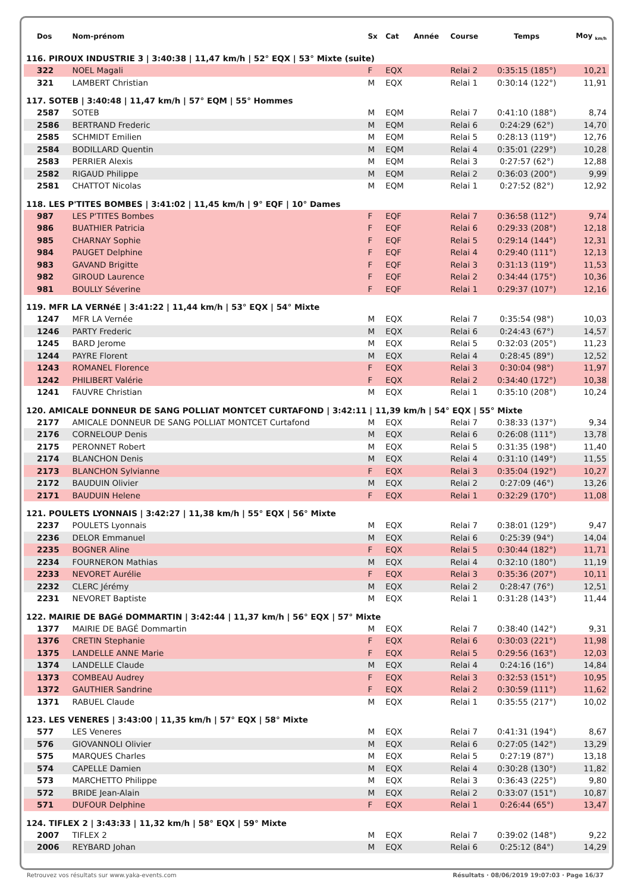| Dos | Nom-prénom | Sx | Cat | Année | Course | Temps | Moy <sub>km/h</sub> |
| --- | --- | --- | --- | --- | --- | --- | --- |
| 116. PIROUX INDUSTRIE 3 / 3:40:38 / 11,47 km/h / 52° EQX / 53° Mixte (suite) | | | | | | | |
| 322 | NOEL Magali | F | EQX | | Relai 2 | 0:35:15 (185°) | 10,21 |
| 321 | LAMBERT Christian | M | EQX | | Relai 1 | 0:30:14 (122°) | 11,91 |
| 117. SOTEB / 3:40:48 / 11,47 km/h / 57° EQM / 55° Hommes | | | | | | | |
| 2587 | SOTEB | M | EQM | | Relai 7 | 0:41:10 (188°) | 8,74 |
| 2586 | BERTRAND Frederic | M | EQM | | Relai 6 | 0:24:29 (62°) | 14,70 |
| 2585 | SCHMIDT Emilien | M | EQM | | Relai 5 | 0:28:13 (119°) | 12,76 |
| 2584 | BODILLARD Quentin | M | EQM | | Relai 4 | 0:35:01 (229°) | 10,28 |
| 2583 | PERRIER Alexis | M | EQM | | Relai 3 | 0:27:57 (62°) | 12,88 |
| 2582 | RIGAUD Philippe | M | EQM | | Relai 2 | 0:36:03 (200°) | 9,99 |
| 2581 | CHATTOT Nicolas | M | EQM | | Relai 1 | 0:27:52 (82°) | 12,92 |
| 118. LES P'TITES BOMBES / 3:41:02 / 11,45 km/h / 9° EQF / 10° Dames | | | | | | | |
| 987 | LES P'TITES Bombes | F | EQF | | Relai 7 | 0:36:58 (112°) | 9,74 |
| 986 | BUATHIER Patricia | F | EQF | | Relai 6 | 0:29:33 (208°) | 12,18 |
| 985 | CHARNAY Sophie | F | EQF | | Relai 5 | 0:29:14 (144°) | 12,31 |
| 984 | PAUGET Delphine | F | EQF | | Relai 4 | 0:29:40 (111°) | 12,13 |
| 983 | GAVAND Brigitte | F | EQF | | Relai 3 | 0:31:13 (119°) | 11,53 |
| 982 | GIROUD Laurence | F | EQF | | Relai 2 | 0:34:44 (175°) | 10,36 |
| 981 | BOULLY Séverine | F | EQF | | Relai 1 | 0:29:37 (107°) | 12,16 |
| 119. MFR LA VERNéE / 3:41:22 / 11,44 km/h / 53° EQX / 54° Mixte | | | | | | | |
| 1247 | MFR LA Vernée | M | EQX | | Relai 7 | 0:35:54 (98°) | 10,03 |
| 1246 | PARTY Frederic | M | EQX | | Relai 6 | 0:24:43 (67°) | 14,57 |
| 1245 | BARD Jerome | M | EQX | | Relai 5 | 0:32:03 (205°) | 11,23 |
| 1244 | PAYRE Florent | M | EQX | | Relai 4 | 0:28:45 (89°) | 12,52 |
| 1243 | ROMANEL Florence | F | EQX | | Relai 3 | 0:30:04 (98°) | 11,97 |
| 1242 | PHILIBERT Valérie | F | EQX | | Relai 2 | 0:34:40 (172°) | 10,38 |
| 1241 | FAUVRE Christian | M | EQX | | Relai 1 | 0:35:10 (208°) | 10,24 |
| 120. AMICALE DONNEUR DE SANG POLLIAT MONTCET CURTAFOND / 3:42:11 / 11,39 km/h / 54° EQX / 55° Mixte | | | | | | | |
| 2177 | AMICALE DONNEUR DE SANG POLLIAT MONTCET Curtafond | M | EQX | | Relai 7 | 0:38:33 (137°) | 9,34 |
| 2176 | CORNELOUP Denis | M | EQX | | Relai 6 | 0:26:08 (111°) | 13,78 |
| 2175 | PERONNET Robert | M | EQX | | Relai 5 | 0:31:35 (198°) | 11,40 |
| 2174 | BLANCHON Denis | M | EQX | | Relai 4 | 0:31:10 (149°) | 11,55 |
| 2173 | BLANCHON Sylvianne | F | EQX | | Relai 3 | 0:35:04 (192°) | 10,27 |
| 2172 | BAUDUIN Olivier | M | EQX | | Relai 2 | 0:27:09 (46°) | 13,26 |
| 2171 | BAUDUIN Helene | F | EQX | | Relai 1 | 0:32:29 (170°) | 11,08 |
| 121. POULETS LYONNAIS / 3:42:27 / 11,38 km/h / 55° EQX / 56° Mixte | | | | | | | |
| 2237 | POULETS Lyonnais | M | EQX | | Relai 7 | 0:38:01 (129°) | 9,47 |
| 2236 | DELOR Emmanuel | M | EQX | | Relai 6 | 0:25:39 (94°) | 14,04 |
| 2235 | BOGNER Aline | F | EQX | | Relai 5 | 0:30:44 (182°) | 11,71 |
| 2234 | FOURNERON Mathias | M | EQX | | Relai 4 | 0:32:10 (180°) | 11,19 |
| 2233 | NEVORET Aurélie | F | EQX | | Relai 3 | 0:35:36 (207°) | 10,11 |
| 2232 | CLERC Jérémy | M | EQX | | Relai 2 | 0:28:47 (76°) | 12,51 |
| 2231 | NEVORET Baptiste | M | EQX | | Relai 1 | 0:31:28 (143°) | 11,44 |
| 122. MAIRIE DE BAGé DOMMARTIN / 3:42:44 / 11,37 km/h / 56° EQX / 57° Mixte | | | | | | | |
| 1377 | MAIRIE DE BAGÉ Dommartin | M | EQX | | Relai 7 | 0:38:40 (142°) | 9,31 |
| 1376 | CRETIN Stephanie | F | EQX | | Relai 6 | 0:30:03 (221°) | 11,98 |
| 1375 | LANDELLE ANNE Marie | F | EQX | | Relai 5 | 0:29:56 (163°) | 12,03 |
| 1374 | LANDELLE Claude | M | EQX | | Relai 4 | 0:24:16 (16°) | 14,84 |
| 1373 | COMBEAU Audrey | F | EQX | | Relai 3 | 0:32:53 (151°) | 10,95 |
| 1372 | GAUTHIER Sandrine | F | EQX | | Relai 2 | 0:30:59 (111°) | 11,62 |
| 1371 | RABUEL Claude | M | EQX | | Relai 1 | 0:35:55 (217°) | 10,02 |
| 123. LES VENERES / 3:43:00 / 11,35 km/h / 57° EQX / 58° Mixte | | | | | | | |
| 577 | LES Veneres | M | EQX | | Relai 7 | 0:41:31 (194°) | 8,67 |
| 576 | GIOVANNOLI Olivier | M | EQX | | Relai 6 | 0:27:05 (142°) | 13,29 |
| 575 | MARQUES Charles | M | EQX | | Relai 5 | 0:27:19 (87°) | 13,18 |
| 574 | CAPELLE Damien | M | EQX | | Relai 4 | 0:30:28 (130°) | 11,82 |
| 573 | MARCHETTO Philippe | M | EQX | | Relai 3 | 0:36:43 (225°) | 9,80 |
| 572 | BRIDE Jean-Alain | M | EQX | | Relai 2 | 0:33:07 (151°) | 10,87 |
| 571 | DUFOUR Delphine | F | EQX | | Relai 1 | 0:26:44 (65°) | 13,47 |
| 124. TIFLEX 2 / 3:43:33 / 11,32 km/h / 58° EQX / 59° Mixte | | | | | | | |
| 2007 | TIFLEX 2 | M | EQX | | Relai 7 | 0:39:02 (148°) | 9,22 |
| 2006 | REYBARD Johan | M | EQX | | Relai 6 | 0:25:12 (84°) | 14,29 |
Retrouvez vos résultats sur www.yaka-events.com Résultats · 08/06/2019 19:07:03 · Page 16/37